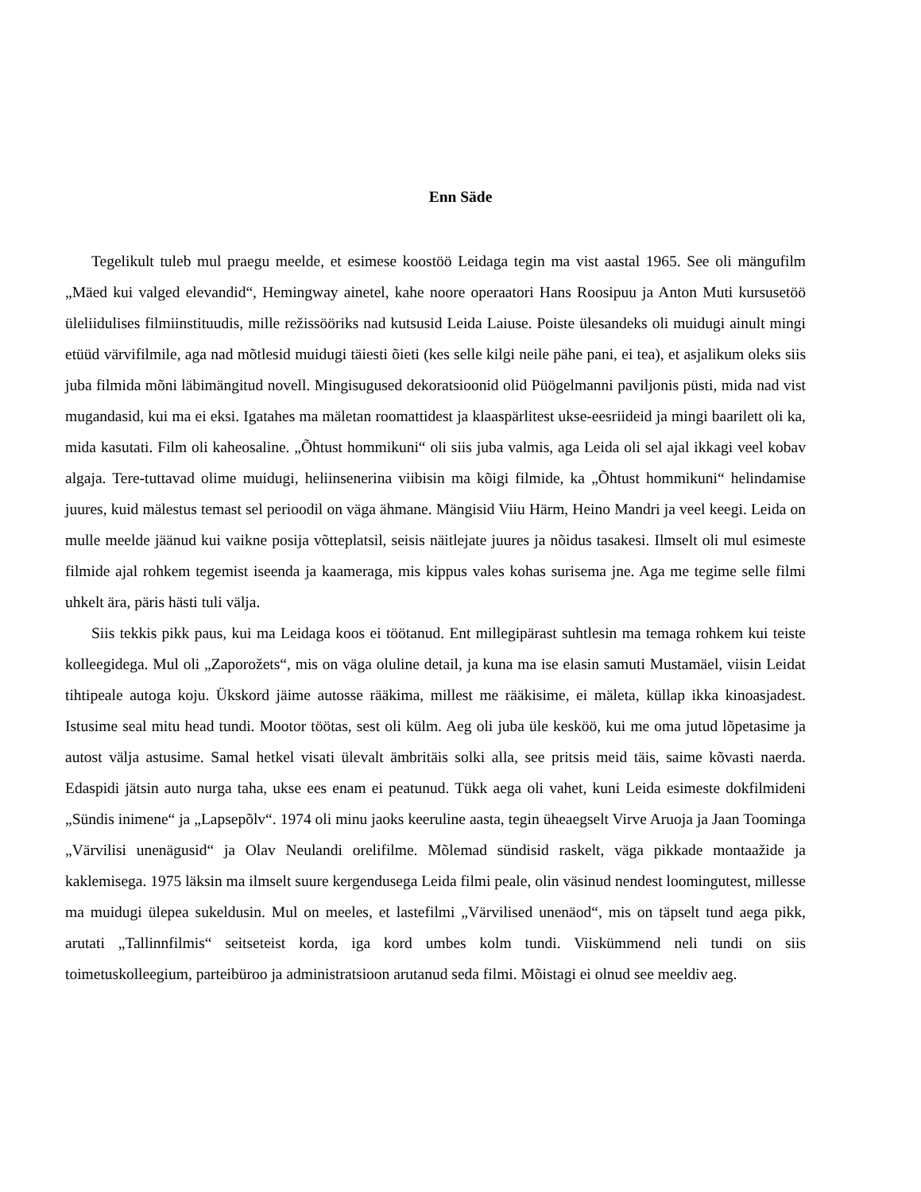Enn Säde
Tegelikult tuleb mul praegu meelde, et esimese koostöö Leidaga tegin ma vist aastal 1965. See oli mängufilm „Mäed kui valged elevandid“, Hemingway ainetel, kahe noore operaatori Hans Roosipuu ja Anton Muti kursusetöö üleliidulises filmiinstituudis, mille režissööriks nad kutsusid Leida Laiuse. Poiste ülesandeks oli muidugi ainult mingi etüüd värvifilmile, aga nad mõtlesid muidugi täiesti õieti (kes selle kilgi neile pähe pani, ei tea), et asjalikum oleks siis juba filmida mõni läbimängitud novell. Mingisugused dekoratsioonid olid Püögelmanni paviljonis püsti, mida nad vist mugandasid, kui ma ei eksi. Igatahes ma mäletan roomattidest ja klaaspärlitest ukse-eesriideid ja mingi baarilett oli ka, mida kasutati. Film oli kaheosaline. „Õhtust hommikuni“ oli siis juba valmis, aga Leida oli sel ajal ikkagi veel kobav algaja. Tere-tuttavad olime muidugi, heliinsenerina viibisin ma kõigi filmide, ka „Õhtust hommikuni“ helindamise juures, kuid mälestus temast sel perioodil on väga ähmane. Mängisid Viiu Härm, Heino Mandri ja veel keegi. Leida on mulle meelde jäänud kui vaikne posija võtteplatsil, seisis näitlejate juures ja nõidus tasakesi. Ilmselt oli mul esimeste filmide ajal rohkem tegemist iseenda ja kaameraga, mis kippus vales kohas surisema jne. Aga me tegime selle filmi uhkelt ära, päris hästi tuli välja.
Siis tekkis pikk paus, kui ma Leidaga koos ei töötanud. Ent millegipärast suhtlesin ma temaga rohkem kui teiste kolleegidega. Mul oli „Zaporožets“, mis on väga oluline detail, ja kuna ma ise elasin samuti Mustamäel, viisin Leidat tihtipeale autoga koju. Ükskord jäime autosse rääkima, millest me rääkisime, ei mäleta, küllap ikka kinoasjadest. Istusime seal mitu head tundi. Mootor töötas, sest oli külm. Aeg oli juba üle kesköö, kui me oma jutud lõpetasime ja autost välja astusime. Samal hetkel visati ülevalt ämbritäis solki alla, see pritsis meid täis, saime kõvasti naerda. Edaspidi jätsin auto nurga taha, ukse ees enam ei peatunud. Tükk aega oli vahet, kuni Leida esimeste dokfilmideni „Sündis inimene“ ja „Lapsepõlv“. 1974 oli minu jaoks keeruline aasta, tegin üheaegselt Virve Aruoja ja Jaan Toominga „Värvilisi unenägusid“ ja Olav Neulandi orelifilme. Mõlemad sündisid raskelt, väga pikkade montaažide ja kaklemisega. 1975 läksin ma ilmselt suure kergendusega Leida filmi peale, olin väsinud nendest loomingutest, millesse ma muidugi ülepea sukeldusin. Mul on meeles, et lastefilmi „Värvilised unenäod“, mis on täpselt tund aega pikk, arutati „Tallinnfilmis“ seitseteist korda, iga kord umbes kolm tundi. Viiskümmend neli tundi on siis toimetuskolleegium, parteibüroo ja administratsioon arutanud seda filmi. Mõistagi ei olnud see meeldiv aeg.